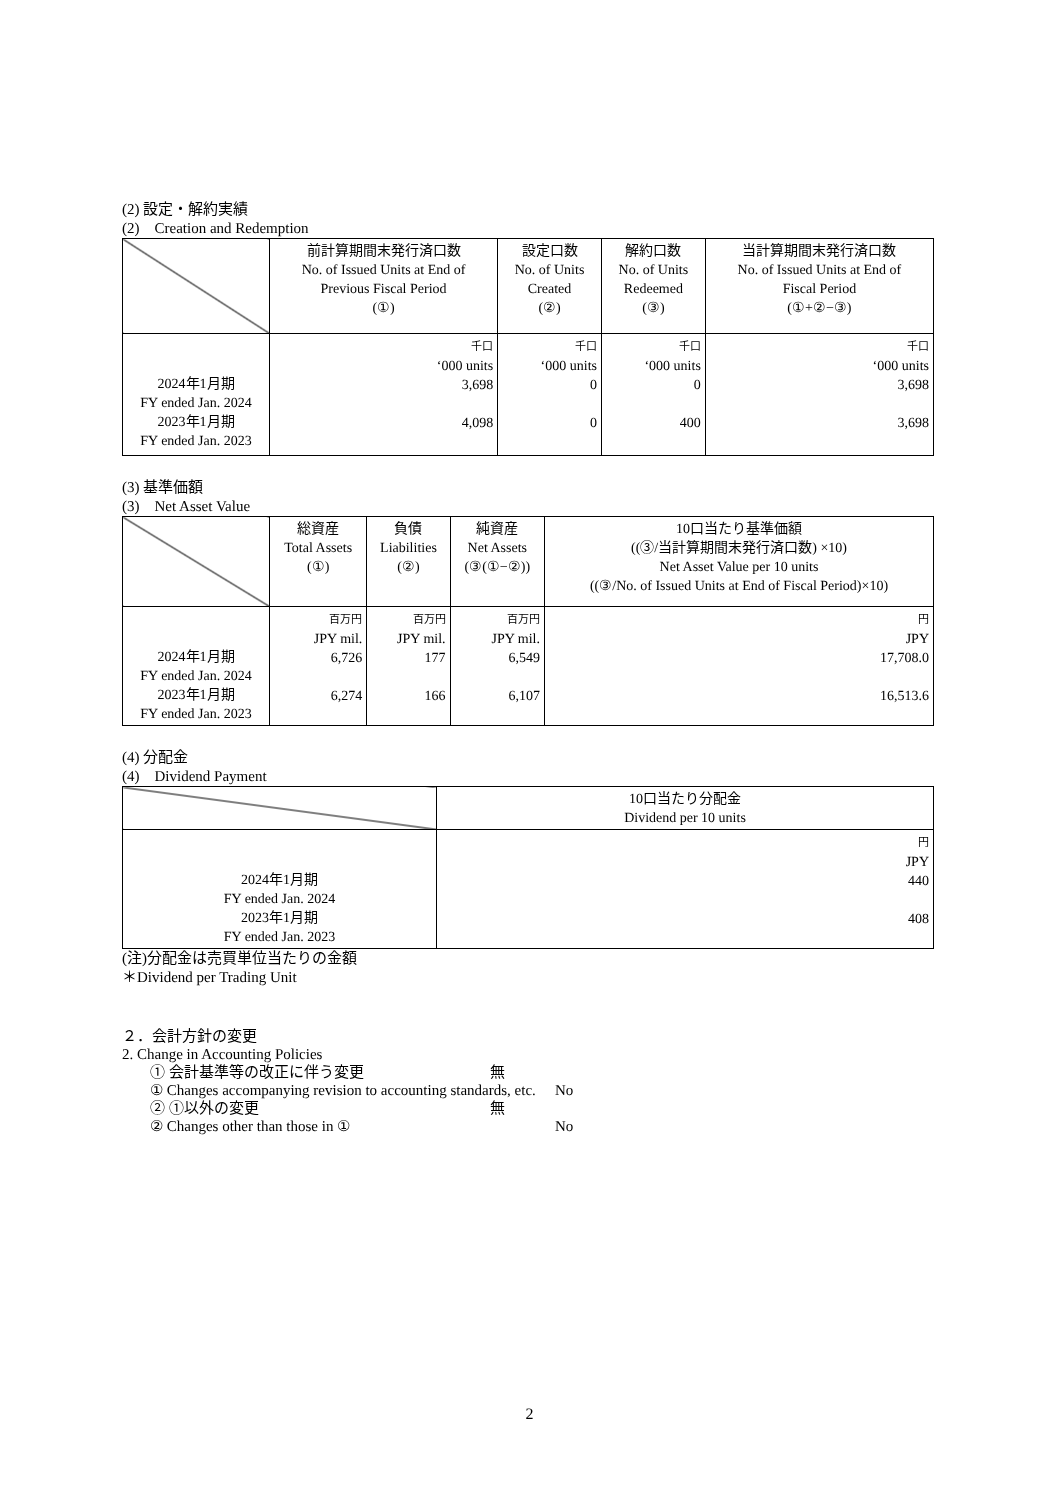(2) 設定・解約実績
(2)　Creation and Redemption
| | 前計算期間末発行済口数 No. of Issued Units at End of Previous Fiscal Period (①) | 設定口数 No. of Units Created (②) | 解約口数 No. of Units Redeemed (③) | 当計算期間末発行済口数 No. of Issued Units at End of Fiscal Period (①+②−③) |
| --- | --- | --- | --- | --- |
| 2024年1月期 FY ended Jan. 2024 2023年1月期 FY ended Jan. 2023 | 千口 ‘000 units 3,698 4,098 | 千口 ‘000 units 0 0 | 千口 ‘000 units 0 400 | 千口 ‘000 units 3,698 3,698 |
(3) 基準価額
(3)　Net Asset Value
| | 総資産 Total Assets (①) | 負債 Liabilities (②) | 純資産 Net Assets (③(①−②)) | 10口当たり基準価額 ((③/当計算期間末発行済口数) ×10) Net Asset Value per 10 units ((③/No. of Issued Units at End of Fiscal Period)×10) |
| --- | --- | --- | --- | --- |
| 2024年1月期 FY ended Jan. 2024 2023年1月期 FY ended Jan. 2023 | 百万円 JPY mil. 6,726 6,274 | 百万円 JPY mil. 177 166 | 百万円 JPY mil. 6,549 6,107 | 円 JPY 17,708.0 16,513.6 |
(4) 分配金
(4)　Dividend Payment
| | 10口当たり分配金 Dividend per 10 units |
| --- | --- |
| 2024年1月期 FY ended Jan. 2024 2023年1月期 FY ended Jan. 2023 | 円 JPY 440 408 |
(注)分配金は売買単位当たりの金額
＊Dividend per Trading Unit
２．会計方針の変更
2. Change in Accounting Policies
① 会計基準等の改正に伴う変更 無
① Changes accompanying revision to accounting standards, etc. No
② ①以外の変更 無
② Changes other than those in ① No
2